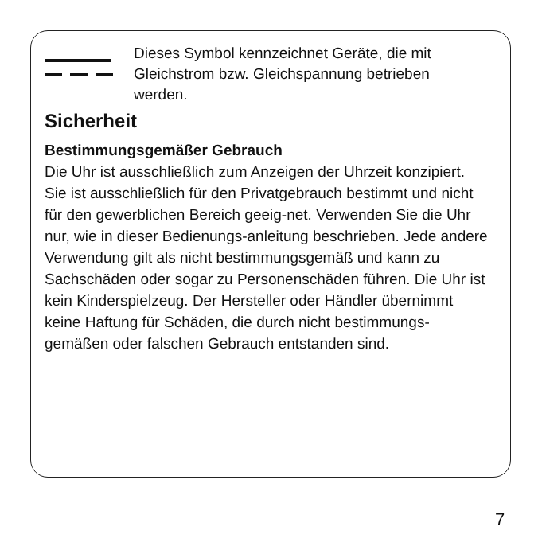Dieses Symbol kennzeichnet Geräte, die mit Gleichstrom bzw. Gleichspannung betrieben werden.
Sicherheit
Bestimmungsgemäßer Gebrauch
Die Uhr ist ausschließlich zum Anzeigen der Uhrzeit konzipiert. Sie ist ausschließlich für den Privatgebrauch bestimmt und nicht für den gewerblichen Bereich geeig-net. Verwenden Sie die Uhr nur, wie in dieser Bedienungs-anleitung beschrieben. Jede andere Verwendung gilt als nicht bestimmungsgemäß und kann zu Sachschäden oder sogar zu Personenschäden führen. Die Uhr ist kein Kinderspielzeug. Der Hersteller oder Händler übernimmt keine Haftung für Schäden, die durch nicht bestimmungs-gemäßen oder falschen Gebrauch entstanden sind.
7